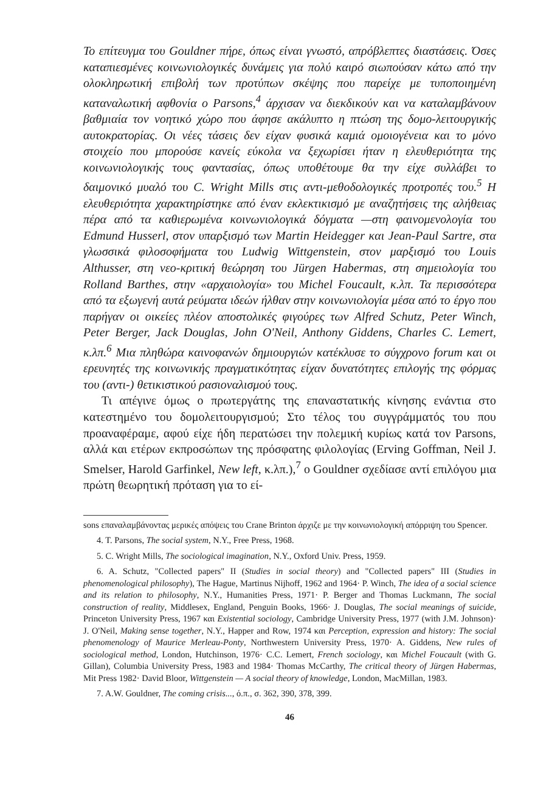Το επίτευγμα του Gouldner πήρε, όπως είναι γνωστό, απρόβλεπτες διαστάσεις. Όσες καταπιεσμένες κοινωνιολογικές δυνάμεις για πολύ καιρό σιωπούσαν κάτω από την ολοκληρωτική επιβολή των προτύπων σκέψης που παρείχε με τυποποιημένη καταναλωτική αφθονία ο Parsons,<sup>4</sup> άρχισαν να διεκδικούν και να καταλαμβάνουν βαθμιαία τον νοητικό χώρο που άφησε ακάλυπτο η πτώση της δομο-λειτουργικής αυτοκρατορίας. Οι νέες τάσεις δεν είχαν φυσικά καμιά ομοιογένεια και το μόνο στοιχείο που μπορούσε κανείς εύκολα να ξεχωρίσει ήταν η ελευθεριότητα της κοινωνιολογικής τους φαντασίας, όπως υποθέτουμε θα την είχε συλλάβει το δαιμονικό μυαλό του C. Wright Mills στις αντι-μεθοδολογικές προτροπές του.<sup>5</sup> Η ελευθεριότητα χαρακτηρίστηκε από έναν εκλεκτικισμό με αναζητήσεις της αλήθειας πέρα από τα καθιερωμένα κοινωνιολογικά δόγματα —στη φαινομενολογία του Edmund Husserl, στον υπαρξισμό των Martin Heidegger και Jean-Paul Sartre, στα γλωσσικά φιλοσοφήματα του Ludwig Wittgenstein, στον μαρξισμό του Louis Althusser, στη νεο-κριτική θεώρηση του Jürgen Habermas, στη σημειολογία του Rolland Barthes, στην «αρχαιολογία» του Michel Foucault, κ.λπ. Τα περισσότερα από τα εξωγενή αυτά ρεύματα ιδεών ήλθαν στην κοινωνιολογία μέσα από το έργο που παρήγαν οι οικείες πλέον αποστολικές φιγούρες των Alfred Schutz, Peter Winch, Peter Berger, Jack Douglas, John O'Neil, Anthony Giddens, Charles C. Lemert, κ.λπ.<sup>6</sup> Μια πληθώρα καινοφανών δημιουργιών κατέκλυσε το σύγχρονο forum και οι ερευνητές της κοινωνικής πραγματικότητας είχαν δυνατότητες επιλογής της φόρμας του (αντι-) θετικιστικού ρασιοναλισμού τους.
Τι απέγινε όμως ο πρωτεργάτης της επαναστατικής κίνησης ενάντια στο κατεστημένο του δομολειτουργισμού; Στο τέλος του συγγράμματός του που προαναφέραμε, αφού είχε ήδη περατώσει την πολεμική κυρίως κατά τον Parsons, αλλά και ετέρων εκπροσώπων της πρόσφατης φιλολογίας (Erving Goffman, Neil J. Smelser, Harold Garfinkel, New left, κ.λπ.),<sup>7</sup> ο Gouldner σχεδίασε αντί επιλόγου μια πρώτη θεωρητική πρόταση για το εί-
sons επαναλαμβάνοντας μερικές απόψεις του Crane Brinton άρχιζε με την κοινωνιολογική απόρριψη του Spencer.
4. T. Parsons, The social system, N.Y., Free Press, 1968.
5. C. Wright Mills, The sociological imagination, N.Y., Oxford Univ. Press, 1959.
6. A. Schutz, "Collected papers" II (Studies in social theory) and "Collected papers" III (Studies in phenomenological philosophy), The Hague, Martinus Nijhoff, 1962 and 1964· P. Winch, The idea of a social science and its relation to philosophy, N.Y., Humanities Press, 1971· P. Berger and Thomas Luckmann, The social construction of reality, Middlesex, England, Penguin Books, 1966· J. Douglas, The social meanings of suicide, Princeton University Press, 1967 και Existential sociology, Cambridge University Press, 1977 (with J.M. Johnson)· J. O'Neil, Making sense together, N.Y., Happer and Row, 1974 και Perception, expression and history: The social phenomenology of Maurice Merleau-Ponty, Northwestern University Press, 1970· A. Giddens, New rules of sociological method, London, Hutchinson, 1976· C.C. Lemert, French sociology, και Michel Foucault (with G. Gillan), Columbia University Press, 1983 and 1984· Thomas McCarthy, The critical theory of Jürgen Habermas, Mit Press 1982· David Bloor, Wittgenstein — A social theory of knowledge, London, MacMillan, 1983.
7. A.W. Gouldner, The coming crisis..., ό.π., σ. 362, 390, 378, 399.
46